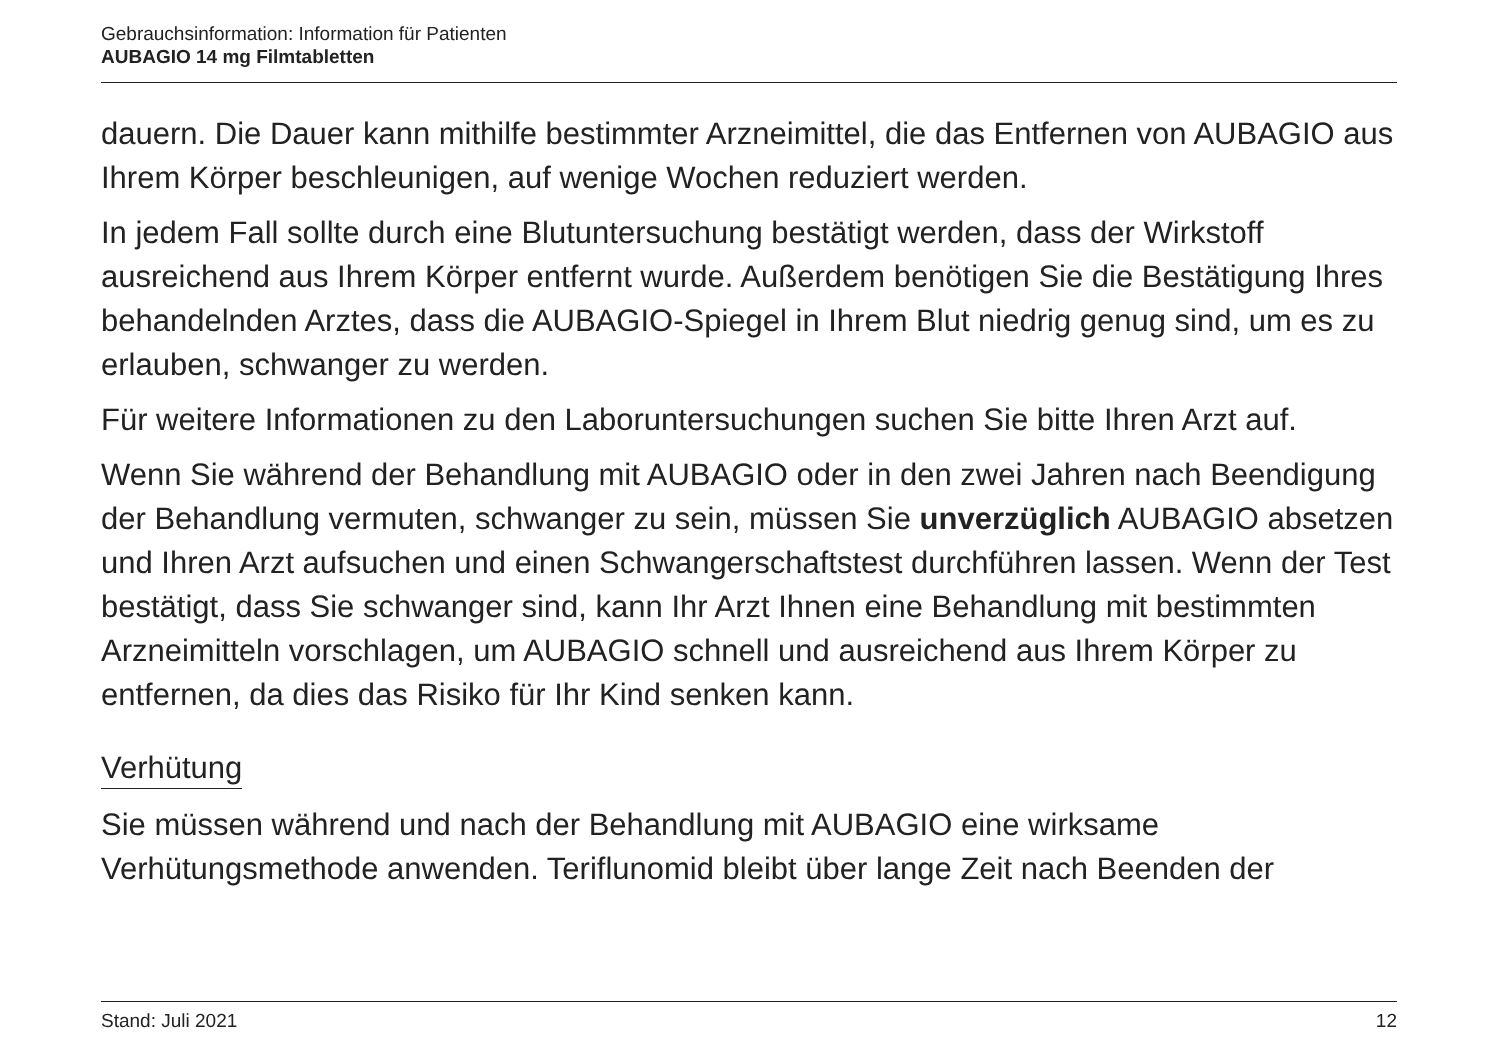Gebrauchsinformation: Information für Patienten
AUBAGIO 14 mg Filmtabletten
dauern. Die Dauer kann mithilfe bestimmter Arzneimittel, die das Entfernen von AUBAGIO aus Ihrem Körper beschleunigen, auf wenige Wochen reduziert werden.
In jedem Fall sollte durch eine Blutuntersuchung bestätigt werden, dass der Wirkstoff ausreichend aus Ihrem Körper entfernt wurde. Außerdem benötigen Sie die Bestätigung Ihres behandelnden Arztes, dass die AUBAGIO-Spiegel in Ihrem Blut niedrig genug sind, um es zu erlauben, schwanger zu werden.
Für weitere Informationen zu den Laboruntersuchungen suchen Sie bitte Ihren Arzt auf.
Wenn Sie während der Behandlung mit AUBAGIO oder in den zwei Jahren nach Beendigung der Behandlung vermuten, schwanger zu sein, müssen Sie unverzüglich AUBAGIO absetzen und Ihren Arzt aufsuchen und einen Schwangerschaftstest durchführen lassen. Wenn der Test bestätigt, dass Sie schwanger sind, kann Ihr Arzt Ihnen eine Behandlung mit bestimmten Arzneimitteln vorschlagen, um AUBAGIO schnell und ausreichend aus Ihrem Körper zu entfernen, da dies das Risiko für Ihr Kind senken kann.
Verhütung
Sie müssen während und nach der Behandlung mit AUBAGIO eine wirksame Verhütungsmethode anwenden. Teriflunomid bleibt über lange Zeit nach Beenden der
Stand: Juli 2021 12